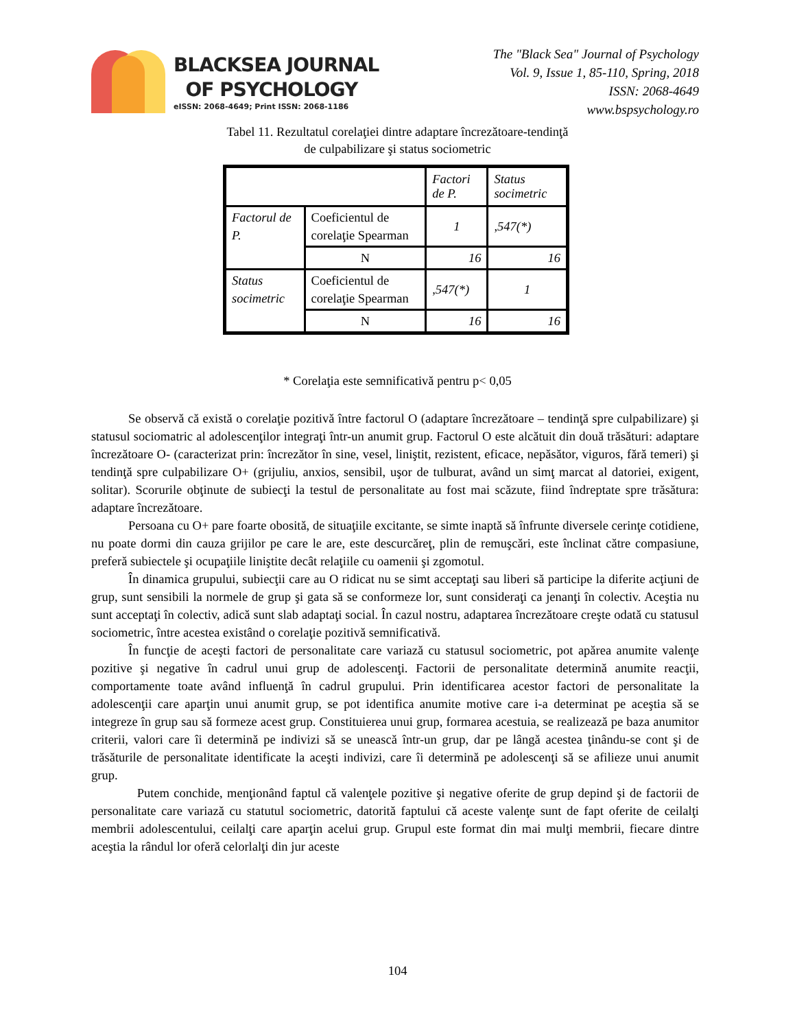BLACKSEA JOURNAL
OF PSYCHOLOGY
eISSN: 2068-4649; Print ISSN: 2068-1186
The "Black Sea" Journal of Psychology
Vol. 9, Issue 1, 85-110, Spring, 2018
ISSN: 2068-4649
www.bspsychology.ro
Tabel 11. Rezultatul corelaţiei dintre adaptare încrezătoare-tendinţă
de culpabilizare şi status sociometric
| | | Factori de P. | Status socimetric |
| Factorul de P. | Coeficientul de corelaţie Spearman | 1 | ,547(*) |
| | N | 16 | 16 |
| Status socimetric | Coeficientul de corelaţie Spearman | ,547(*) | 1 |
| | N | 16 | 16 |
* Corelaţia este semnificativă pentru p< 0,05
Se observă că există o corelaţie pozitivă între factorul O (adaptare încrezătoare – tendinţă spre culpabilizare) şi statusul sociomatric al adolescenţilor integraţi într-un anumit grup. Factorul O este alcătuit din două trăsături: adaptare încrezătoare O- (caracterizat prin: încrezător în sine, vesel, liniştit, rezistent, eficace, nepăsător, viguros, fără temeri) şi tendinţă spre culpabilizare O+ (grijuliu, anxios, sensibil, uşor de tulburat, având un simţ marcat al datoriei, exigent, solitar). Scorurile obţinute de subiecţi la testul de personalitate au fost mai scăzute, fiind îndreptate spre trăsătura: adaptare încrezătoare.
Persoana cu O+ pare foarte obosită, de situaţiile excitante, se simte inaptă să înfrunte diversele cerinţe cotidiene, nu poate dormi din cauza grijilor pe care le are, este descurcăreţ, plin de remuşcări, este înclinat către compasiune, preferă subiectele şi ocupaţiile liniştite decât relaţiile cu oamenii şi zgomotul.
În dinamica grupului, subiecţii care au O ridicat nu se simt acceptaţi sau liberi să participe la diferite acţiuni de grup, sunt sensibili la normele de grup şi gata să se conformeze lor, sunt consideraţi ca jenanţi în colectiv. Aceştia nu sunt acceptaţi în colectiv, adică sunt slab adaptaţi social. În cazul nostru, adaptarea încrezătoare creşte odată cu statusul sociometric, între acestea existând o corelaţie pozitivă semnificativă.
În funcţie de aceşti factori de personalitate care variază cu statusul sociometric, pot apărea anumite valenţe pozitive şi negative în cadrul unui grup de adolescenţi. Factorii de personalitate determină anumite reacţii, comportamente toate având influenţă în cadrul grupului. Prin identificarea acestor factori de personalitate la adolescenţii care aparţin unui anumit grup, se pot identifica anumite motive care i-a determinat pe aceştia să se integreze în grup sau să formeze acest grup. Constituierea unui grup, formarea acestuia, se realizează pe baza anumitor criterii, valori care îi determină pe indivizi să se unească într-un grup, dar pe lângă acestea ţinându-se cont şi de trăsăturile de personalitate identificate la aceşti indivizi, care îi determină pe adolescenţi să se afilieze unui anumit grup.
Putem conchide, menţionând faptul că valenţele pozitive şi negative oferite de grup depind şi de factorii de personalitate care variază cu statutul sociometric, datorită faptului că aceste valenţe sunt de fapt oferite de ceilalţi membrii adolescentului, ceilalţi care aparţin acelui grup. Grupul este format din mai mulţi membrii, fiecare dintre aceştia la rândul lor oferă celorlalţi din jur aceste
104